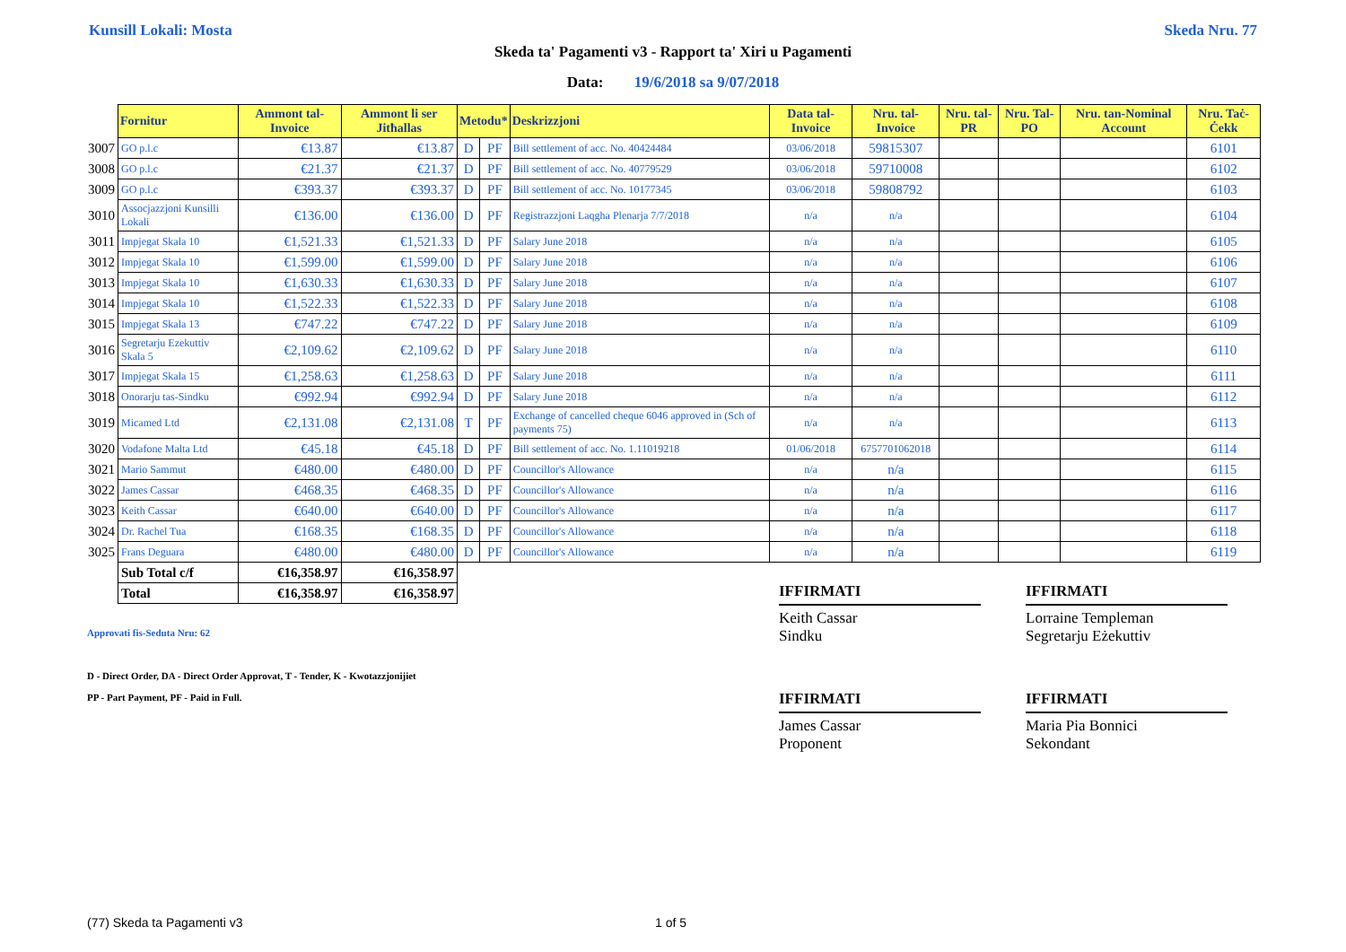Kunsill Lokali: Mosta Skeda Nru. 77
Skeda ta' Pagamenti v3 - Rapport ta' Xiri u Pagamenti
Data: 19/6/2018 sa 9/07/2018
| | Fornitur | Ammont tal-Invoice | Ammont li ser Jitħallas | Metodu* | | Deskrizzjoni | Data tal-Invoice | Nru. tal-Invoice | Nru. tal-PR | Nru. Tal-PO | Nru. tan-Nominal Account | Nru. Taċ-Ċekk |
| --- | --- | --- | --- | --- | --- | --- | --- | --- | --- | --- | --- | --- |
| 3007 | GO p.l.c | €13.87 | €13.87 | D | PF | Bill settlement of acc. No. 40424484 | 03/06/2018 | 59815307 | | | | 6101 |
| 3008 | GO p.l.c | €21.37 | €21.37 | D | PF | Bill settlement of acc. No. 40779529 | 03/06/2018 | 59710008 | | | | 6102 |
| 3009 | GO p.l.c | €393.37 | €393.37 | D | PF | Bill settlement of acc. No. 10177345 | 03/06/2018 | 59808792 | | | | 6103 |
| 3010 | Assocjazzjoni Kunsilli Lokali | €136.00 | €136.00 | D | PF | Registrazzjoni Laqgha Plenarja 7/7/2018 | n/a | n/a | | | | 6104 |
| 3011 | Impjegat Skala 10 | €1,521.33 | €1,521.33 | D | PF | Salary June 2018 | n/a | n/a | | | | 6105 |
| 3012 | Impjegat Skala 10 | €1,599.00 | €1,599.00 | D | PF | Salary June 2018 | n/a | n/a | | | | 6106 |
| 3013 | Impjegat Skala 10 | €1,630.33 | €1,630.33 | D | PF | Salary June 2018 | n/a | n/a | | | | 6107 |
| 3014 | Impjegat Skala 10 | €1,522.33 | €1,522.33 | D | PF | Salary June 2018 | n/a | n/a | | | | 6108 |
| 3015 | Impjegat Skala 13 | €747.22 | €747.22 | D | PF | Salary June 2018 | n/a | n/a | | | | 6109 |
| 3016 | Segretarju Ezekuttiv Skala 5 | €2,109.62 | €2,109.62 | D | PF | Salary June 2018 | n/a | n/a | | | | 6110 |
| 3017 | Impjegat Skala 15 | €1,258.63 | €1,258.63 | D | PF | Salary June 2018 | n/a | n/a | | | | 6111 |
| 3018 | Onorarju tas-Sindku | €992.94 | €992.94 | D | PF | Salary June 2018 | n/a | n/a | | | | 6112 |
| 3019 | Micamed Ltd | €2,131.08 | €2,131.08 | T | PF | Exchange of cancelled cheque 6046 approved in (Sch of payments 75) | n/a | n/a | | | | 6113 |
| 3020 | Vodafone Malta Ltd | €45.18 | €45.18 | D | PF | Bill settlement of acc. No. 1.11019218 | 01/06/2018 | 6757701062018 | | | | 6114 |
| 3021 | Mario Sammut | €480.00 | €480.00 | D | PF | Councillor's Allowance | n/a | n/a | | | | 6115 |
| 3022 | James Cassar | €468.35 | €468.35 | D | PF | Councillor's Allowance | n/a | n/a | | | | 6116 |
| 3023 | Keith Cassar | €640.00 | €640.00 | D | PF | Councillor's Allowance | n/a | n/a | | | | 6117 |
| 3024 | Dr. Rachel Tua | €168.35 | €168.35 | D | PF | Councillor's Allowance | n/a | n/a | | | | 6118 |
| 3025 | Frans Deguara | €480.00 | €480.00 | D | PF | Councillor's Allowance | n/a | n/a | | | | 6119 |
| | Sub Total c/f | €16,358.97 | €16,358.97 | | | | | | | | | |
| | Total | €16,358.97 | €16,358.97 | | | | | | | | | |
IFFIRMATI
Keith Cassar
Sindku
IFFIRMATI
Lorraine Templeman
Segretarju Eżekuttiv
Approvati fis-Seduta Nru: 62
D - Direct Order, DA - Direct Order Approvat, T - Tender, K - Kwotazzjonijiet
PP - Part Payment, PF - Paid in Full.
IFFIRMATI
James Cassar
Proponent
IFFIRMATI
Maria Pia Bonnici
Sekondant
(77) Skeda ta Pagamenti v3 1 of 5